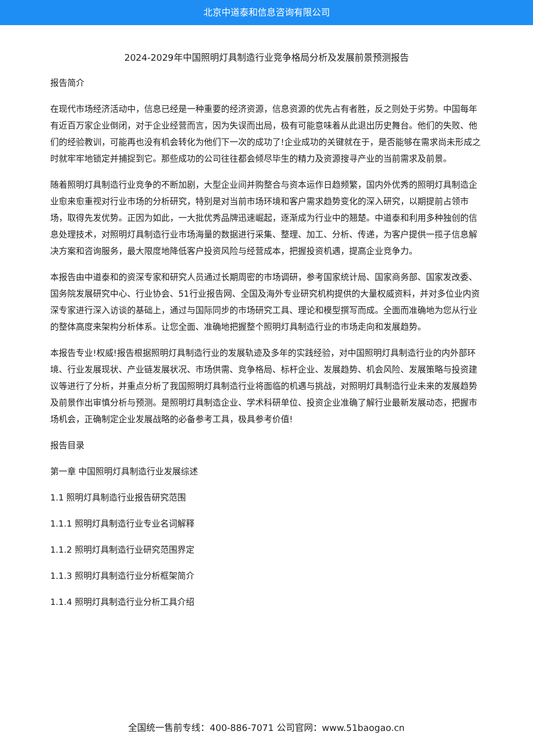北京中道泰和信息咨询有限公司
2024-2029年中国照明灯具制造行业竞争格局分析及发展前景预测报告
报告简介
在现代市场经济活动中，信息已经是一种重要的经济资源，信息资源的优先占有者胜，反之则处于劣势。中国每年有近百万家企业倒闭，对于企业经营而言，因为失误而出局，极有可能意味着从此退出历史舞台。他们的失败、他们的经验教训，可能再也没有机会转化为他们下一次的成功了!企业成功的关键就在于，是否能够在需求尚未形成之时就牢牢地锁定并捕捉到它。那些成功的公司往往都会倾尽毕生的精力及资源搜寻产业的当前需求及前景。
随着照明灯具制造行业竞争的不断加剧，大型企业间并购整合与资本运作日趋频繁，国内外优秀的照明灯具制造企业愈来愈重视对行业市场的分析研究，特别是对当前市场环境和客户需求趋势变化的深入研究，以期提前占领市场，取得先发优势。正因为如此，一大批优秀品牌迅速崛起，逐渐成为行业中的翘楚。中道泰和利用多种独创的信息处理技术，对照明灯具制造行业市场海量的数据进行采集、整理、加工、分析、传递，为客户提供一揽子信息解决方案和咨询服务，最大限度地降低客户投资风险与经营成本，把握投资机遇，提高企业竞争力。
本报告由中道泰和的资深专家和研究人员通过长期周密的市场调研，参考国家统计局、国家商务部、国家发改委、国务院发展研究中心、行业协会、51行业报告网、全国及海外专业研究机构提供的大量权威资料，并对多位业内资深专家进行深入访谈的基础上，通过与国际同步的市场研究工具、理论和模型撰写而成。全面而准确地为您从行业的整体高度来架构分析体系。让您全面、准确地把握整个照明灯具制造行业的市场走向和发展趋势。
本报告专业!权威!报告根据照明灯具制造行业的发展轨迹及多年的实践经验，对中国照明灯具制造行业的内外部环境、行业发展现状、产业链发展状况、市场供需、竞争格局、标杆企业、发展趋势、机会风险、发展策略与投资建议等进行了分析，并重点分析了我国照明灯具制造行业将面临的机遇与挑战，对照明灯具制造行业未来的发展趋势及前景作出审慎分析与预测。是照明灯具制造企业、学术科研单位、投资企业准确了解行业最新发展动态，把握市场机会，正确制定企业发展战略的必备参考工具，极具参考价值!
报告目录
第一章 中国照明灯具制造行业发展综述
1.1 照明灯具制造行业报告研究范围
1.1.1 照明灯具制造行业专业名词解释
1.1.2 照明灯具制造行业研究范围界定
1.1.3 照明灯具制造行业分析框架简介
1.1.4 照明灯具制造行业分析工具介绍
全国统一售前专线：400-886-7071 公司官网：www.51baogao.cn